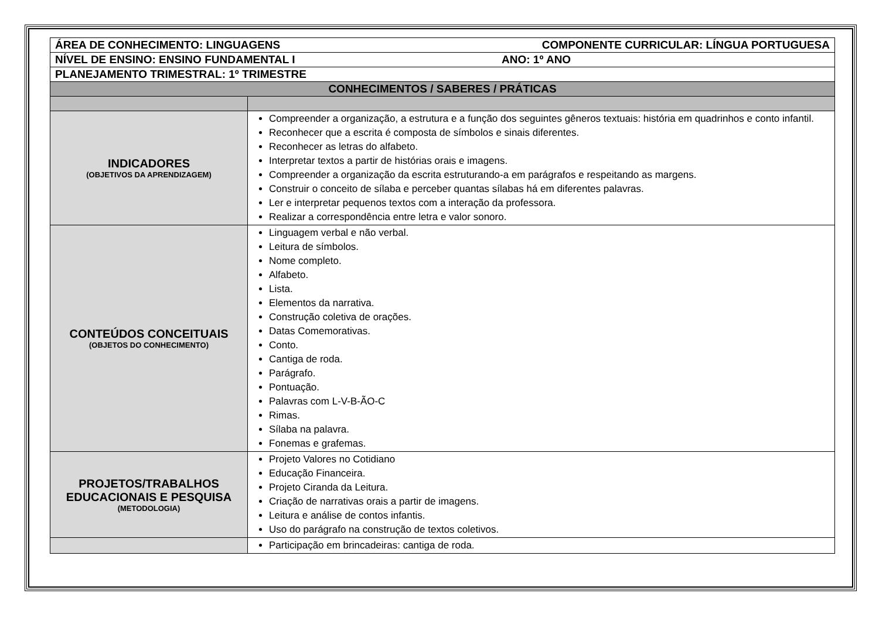| ÁREA DE CONHECIMENTO: LINGUAGENS COMPONENTE CURRICULAR: LÍNGUA PORTUGUESA | |
| NÍVEL DE ENSINO: ENSINO FUNDAMENTAL I ANO: 1º ANO | |
| PLANEJAMENTO TRIMESTRAL: 1º TRIMESTRE | |
| CONHECIMENTOS / SABERES / PRÁTICAS | |
| INDICADORES (OBJETIVOS DA APRENDIZAGEM) | Compreender a organização, a estrutura e a função dos seguintes gêneros textuais: história em quadrinhos e conto infantil. Reconhecer que a escrita é composta de símbolos e sinais diferentes. Reconhecer as letras do alfabeto. Interpretar textos a partir de histórias orais e imagens. Compreender a organização da escrita estruturando-a em parágrafos e respeitando as margens. Construir o conceito de sílaba e perceber quantas sílabas há em diferentes palavras. Ler e interpretar pequenos textos com a interação da professora. Realizar a correspondência entre letra e valor sonoro. |
| CONTEÚDOS CONCEITUAIS (OBJETOS DO CONHECIMENTO) | Linguagem verbal e não verbal. Leitura de símbolos. Nome completo. Alfabeto. Lista. Elementos da narrativa. Construção coletiva de orações. Datas Comemorativas. Conto. Cantiga de roda. Parágrafo. Pontuação. Palavras com L-V-B-ÃO-C Rimas. Sílaba na palavra. Fonemas e grafemas. |
| PROJETOS/TRABALHOS EDUCACIONAIS E PESQUISA (METODOLOGIA) | Projeto Valores no Cotidiano Educação Financeira. Projeto Ciranda da Leitura. Criação de narrativas orais a partir de imagens. Leitura e análise de contos infantis. Uso do parágrafo na construção de textos coletivos. |
| | Participação em brincadeiras: cantiga de roda. |